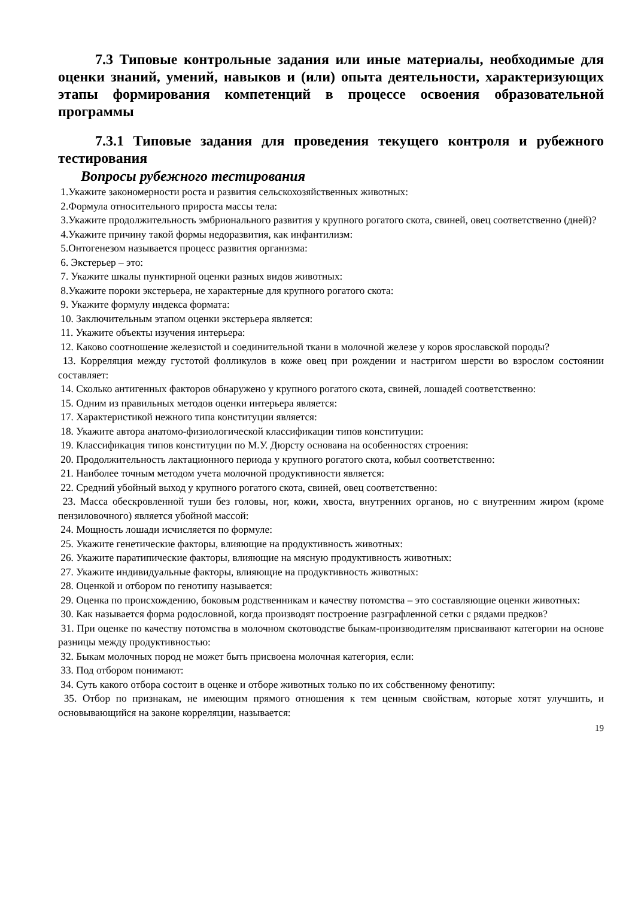7.3 Типовые контрольные задания или иные материалы, необходимые для оценки знаний, умений, навыков и (или) опыта деятельности, характеризующих этапы формирования компетенций в процессе освоения образовательной программы
7.3.1 Типовые задания для проведения текущего контроля и рубежного тестирования
Вопросы рубежного тестирования
1.Укажите закономерности роста и развития сельскохозяйственных животных:
2.Формула относительного прироста массы тела:
3.Укажите продолжительность эмбрионального развития у крупного рогатого скота, свиней, овец соответственно (дней)?
4.Укажите причину такой формы недоразвития, как инфантилизм:
5.Онтогенезом называется процесс развития организма:
6. Экстерьер – это:
7. Укажите шкалы пунктирной оценки разных видов животных:
8.Укажите пороки экстерьера, не характерные для крупного рогатого скота:
9. Укажите формулу индекса формата:
10. Заключительным этапом оценки экстерьера является:
11. Укажите объекты изучения интерьера:
12. Каково соотношение железистой и соединительной ткани в молочной железе у коров ярославской породы?
13. Корреляция между густотой фолликулов в коже овец при рождении и настригом шерсти во взрослом состоянии составляет:
14. Сколько антигенных факторов обнаружено у крупного рогатого скота, свиней, лошадей соответственно:
15. Одним из правильных методов оценки интерьера является:
17. Характеристикой нежного типа конституции является:
18. Укажите автора анатомо-физиологической классификации типов конституции:
19. Классификация типов конституции по М.У. Дюрсту основана на особенностях строения:
20. Продолжительность лактационного периода у крупного рогатого скота, кобыл соответственно:
21. Наиболее точным методом учета молочной продуктивности является:
22. Средний убойный выход у крупного рогатого скота, свиней, овец соответственно:
23. Масса обескровленной туши без головы, ног, кожи, хвоста, внутренних органов, но с внутренним жиром (кроме пензиловочного) является убойной массой:
24. Мощность лошади исчисляется по формуле:
25. Укажите генетические факторы, влияющие на продуктивность животных:
26. Укажите паратипические факторы, влияющие на мясную продуктивность животных:
27. Укажите индивидуальные факторы, влияющие на продуктивность животных:
28. Оценкой и отбором по генотипу называется:
29. Оценка по происхождению, боковым родственникам и качеству потомства – это составляющие оценки животных:
30. Как называется форма родословной, когда производят построение разграфленной сетки с рядами предков?
31. При оценке по качеству потомства в молочном скотоводстве быкам-производителям присваивают категории на основе разницы между продуктивностью:
32. Быкам молочных пород не может быть присвоена молочная категория, если:
33. Под отбором понимают:
34. Суть какого отбора состоит в оценке и отборе животных только по их собственному фенотипу:
35. Отбор по признакам, не имеющим прямого отношения к тем ценным свойствам, которые хотят улучшить, и основывающийся на законе корреляции, называется:
19